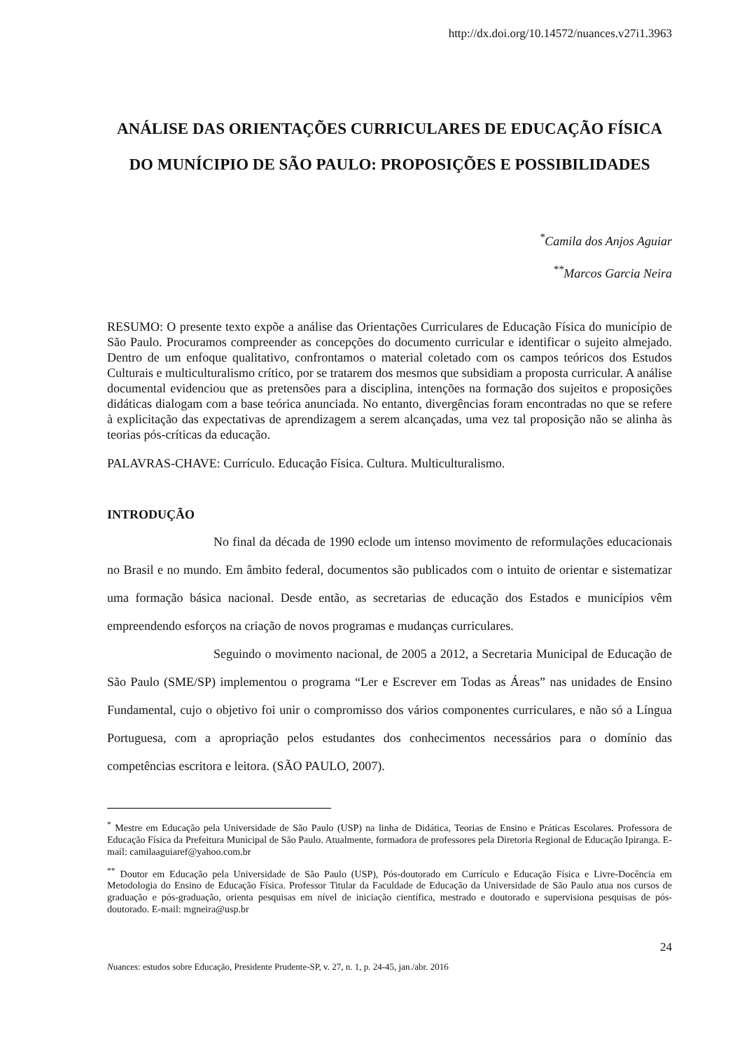http://dx.doi.org/10.14572/nuances.v27i1.3963
ANÁLISE DAS ORIENTAÇÕES CURRICULARES DE EDUCAÇÃO FÍSICA DO MUNÍCIPIO DE SÃO PAULO: PROPOSIÇÕES E POSSIBILIDADES
<sup>*</sup> Camila dos Anjos Aguiar
<sup>**</sup> Marcos Garcia Neira
RESUMO: O presente texto expõe a análise das Orientações Curriculares de Educação Física do município de São Paulo. Procuramos compreender as concepções do documento curricular e identificar o sujeito almejado. Dentro de um enfoque qualitativo, confrontamos o material coletado com os campos teóricos dos Estudos Culturais e multiculturalismo crítico, por se tratarem dos mesmos que subsidiam a proposta curricular. A análise documental evidenciou que as pretensões para a disciplina, intenções na formação dos sujeitos e proposições didáticas dialogam com a base teórica anunciada. No entanto, divergências foram encontradas no que se refere à explicitação das expectativas de aprendizagem a serem alcançadas, uma vez tal proposição não se alinha às teorias pós-críticas da educação.
PALAVRAS-CHAVE: Currículo. Educação Física. Cultura. Multiculturalismo.
INTRODUÇÃO
No final da década de 1990 eclode um intenso movimento de reformulações educacionais no Brasil e no mundo. Em âmbito federal, documentos são publicados com o intuito de orientar e sistematizar uma formação básica nacional. Desde então, as secretarias de educação dos Estados e municípios vêm empreendendo esforços na criação de novos programas e mudanças curriculares.
Seguindo o movimento nacional, de 2005 a 2012, a Secretaria Municipal de Educação de São Paulo (SME/SP) implementou o programa “Ler e Escrever em Todas as Áreas” nas unidades de Ensino Fundamental, cujo o objetivo foi unir o compromisso dos vários componentes curriculares, e não só a Língua Portuguesa, com a apropriação pelos estudantes dos conhecimentos necessários para o domínio das competências escritora e leitora. (SÃO PAULO, 2007).
<sup>*</sup> Mestre em Educação pela Universidade de São Paulo (USP) na linha de Didática, Teorias de Ensino e Práticas Escolares. Professora de Educação Física da Prefeitura Municipal de São Paulo. Atualmente, formadora de professores pela Diretoria Regional de Educação Ipiranga. E-mail: camilaaguiaref@yahoo.com.br
<sup>**</sup> Doutor em Educação pela Universidade de São Paulo (USP), Pós-doutorado em Currículo e Educação Física e Livre-Docência em Metodologia do Ensino de Educação Física. Professor Titular da Faculdade de Educação da Universidade de São Paulo atua nos cursos de graduação e pós-graduação, orienta pesquisas em nível de iniciação científica, mestrado e doutorado e supervisiona pesquisas de pós-doutorado. E-mail: mgneira@usp.br
24
Nuances: estudos sobre Educação, Presidente Prudente-SP, v. 27, n. 1, p. 24-45, jan./abr. 2016